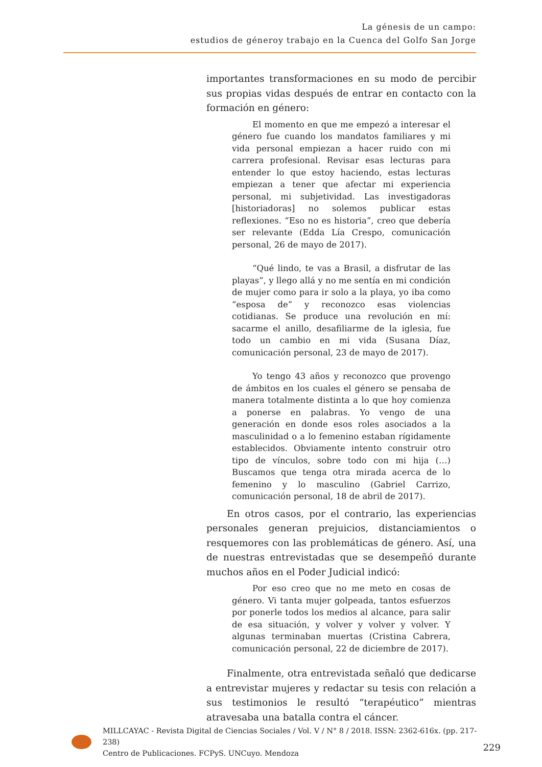La génesis de un campo:
estudios de géneroy trabajo en la Cuenca del Golfo San Jorge
importantes transformaciones en su modo de percibir sus propias vidas después de entrar en contacto con la formación en género:
El momento en que me empezó a interesar el género fue cuando los mandatos familiares y mi vida personal empiezan a hacer ruido con mi carrera profesional. Revisar esas lecturas para entender lo que estoy haciendo, estas lecturas empiezan a tener que afectar mi experiencia personal, mi subjetividad. Las investigadoras [historiadoras] no solemos publicar estas reflexiones. “Eso no es historia”, creo que debería ser relevante (Edda Lía Crespo, comunicación personal, 26 de mayo de 2017).
“Qué lindo, te vas a Brasil, a disfrutar de las playas”, y llego allá y no me sentía en mi condición de mujer como para ir solo a la playa, yo iba como “esposa de” y reconozco esas violencias cotidianas. Se produce una revolución en mí: sacarme el anillo, desafiliarme de la iglesia, fue todo un cambio en mi vida (Susana Díaz, comunicación personal, 23 de mayo de 2017).
Yo tengo 43 años y reconozco que provengo de ámbitos en los cuales el género se pensaba de manera totalmente distinta a lo que hoy comienza a ponerse en palabras. Yo vengo de una generación en donde esos roles asociados a la masculinidad o a lo femenino estaban rígidamente establecidos. Obviamente intento construir otro tipo de vínculos, sobre todo con mi hija (…) Buscamos que tenga otra mirada acerca de lo femenino y lo masculino (Gabriel Carrizo, comunicación personal, 18 de abril de 2017).
En otros casos, por el contrario, las experiencias personales generan prejuicios, distanciamientos o resquemores con las problemáticas de género. Así, una de nuestras entrevistadas que se desempeñó durante muchos años en el Poder Judicial indicó:
Por eso creo que no me meto en cosas de género. Vi tanta mujer golpeada, tantos esfuerzos por ponerle todos los medios al alcance, para salir de esa situación, y volver y volver y volver. Y algunas terminaban muertas (Cristina Cabrera, comunicación personal, 22 de diciembre de 2017).
Finalmente, otra entrevistada señaló que dedicarse a entrevistar mujeres y redactar su tesis con relación a sus testimonios le resultó “terapéutico” mientras atravesaba una batalla contra el cáncer.
MILLCAYAC - Revista Digital de Ciencias Sociales / Vol. V / N° 8 / 2018. ISSN: 2362-616x. (pp. 217-238)
Centro de Publicaciones. FCPyS. UNCuyo. Mendoza
229